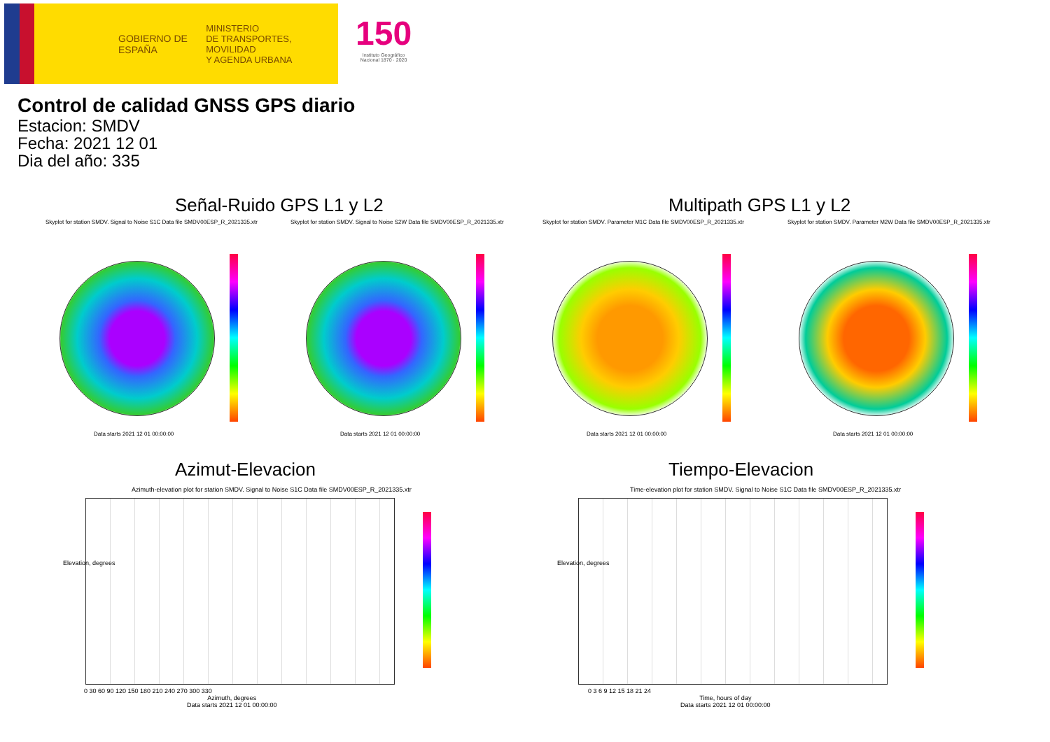GOBIERNO DE ESPAÑA
MINISTERIO
DE TRANSPORTES, MOVILIDAD
Y AGENDA URBANA
150
Instituto Geográfico
Nacional 1870 · 2020
Control de calidad GNSS GPS diario
Estacion: SMDV
Fecha: 2021 12 01
Dia del año: 335
Señal-Ruido GPS L1 y L2 Multipath GPS L1 y L2
Skyplot for station SMDV. Signal to Noise S1C Data file SMDV00ESP_R_2021335.xtr
Skyplot for station SMDV. Signal to Noise S2W Data file SMDV00ESP_R_2021335.xtr
Skyplot for station SMDV. Parameter M1C Data file SMDV00ESP_R_2021335.xtr
Skyplot for station SMDV. Parameter M2W Data file SMDV00ESP_R_2021335.xtr
Data starts 2021 12 01 00:00:00
Data starts 2021 12 01 00:00:00
Data starts 2021 12 01 00:00:00
Data starts 2021 12 01 00:00:00
Azimut-Elevacion Tiempo-Elevacion
Azimuth-elevation plot for station SMDV. Signal to Noise S1C Data file SMDV00ESP_R_2021335.xtr
Time-elevation plot for station SMDV. Signal to Noise S1C Data file SMDV00ESP_R_2021335.xtr
0 30 60 90 120 150 180 210 240 270 300 330
Azimuth, degrees
Data starts 2021 12 01 00:00:00
Elevation, degrees
0 3 6 9 12 15 18 21 24
Time, hours of day
Data starts 2021 12 01 00:00:00
Elevation, degrees